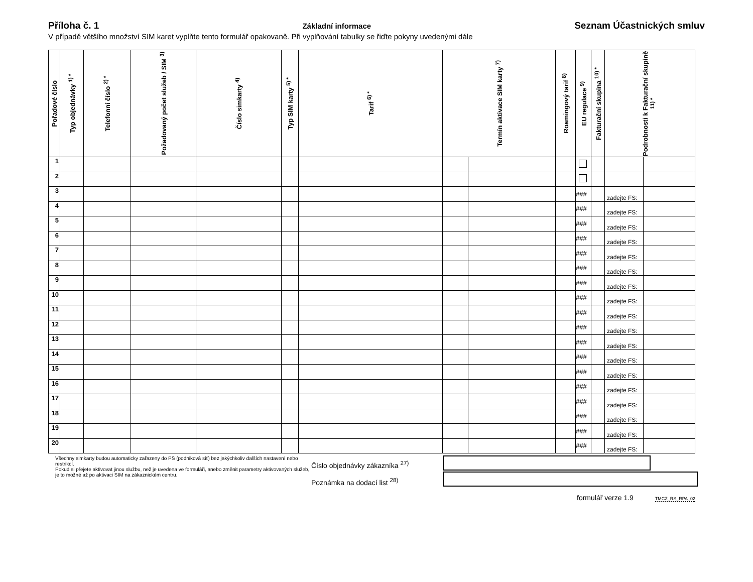Příloha č. 1
Základní informace
Seznam Účastnických smluv
V případě většího množství SIM karet vyplňte tento formulář opakovaně. Při vyplňování tabulky se řiďte pokyny uvedenými dále
| Pořadové číslo | Typ objednávky <sup>1) *</sup> | Telefonní číslo <sup>2) *</sup> | Požadovaný počet služeb / SIM <sup>3)</sup> | Číslo simkarty <sup>4)</sup> | Typ SIM karty <sup>5) *</sup> | Tarif <sup>6) *</sup> | Termín aktivace SIM karty <sup>7)</sup> | | Roamingový tarif <sup>8)</sup> | EU regulace <sup>9)</sup> | Fakturační skupina <sup>10) *</sup> | Podrobnosti k Fakturační skupině <sup>11) *</sup> | | |
| --- | --- | --- | --- | --- | --- | --- | --- | --- | --- | --- | --- | --- | --- | --- |
| 1 | | | | | | | | | | | | | | |
| 2 | | | | | | | | | | | | | | |
| 3 | | | | | | | | | | ### | | zadejte FS: | | |
| 4 | | | | | | | | | | ### | | zadejte FS: | | |
| 5 | | | | | | | | | | ### | | zadejte FS: | | |
| 6 | | | | | | | | | | ### | | zadejte FS: | | |
| 7 | | | | | | | | | | ### | | zadejte FS: | | |
| 8 | | | | | | | | | | ### | | zadejte FS: | | |
| 9 | | | | | | | | | | ### | | zadejte FS: | | |
| 10 | | | | | | | | | | ### | | zadejte FS: | | |
| 11 | | | | | | | | | | ### | | zadejte FS: | | |
| 12 | | | | | | | | | | ### | | zadejte FS: | | |
| 13 | | | | | | | | | | ### | | zadejte FS: | | |
| 14 | | | | | | | | | | ### | | zadejte FS: | | |
| 15 | | | | | | | | | | ### | | zadejte FS: | | |
| 16 | | | | | | | | | | ### | | zadejte FS: | | |
| 17 | | | | | | | | | | ### | | zadejte FS: | | |
| 18 | | | | | | | | | | ### | | zadejte FS: | | |
| 19 | | | | | | | | | | ### | | zadejte FS: | | |
| 20 | | | | | | | | | | ### | | zadejte FS: | | |
Všechny simkarty budou automaticky zařazeny do PS (podniková síť) bez jakýchkoliv dalších nastavení nebo restrikcí.
Pokud si přejete aktivovat jinou službu, než je uvedena ve formuláři, anebo změnit parametry aktivovaných služeb, je to možné až po aktivaci SIM na zákaznickém centru.
Číslo objednávky zákazníka <sup>27)</sup>
Poznámka na dodací list <sup>28)</sup>
formulář verze 1.9 TMCZ_RS_RPA_02